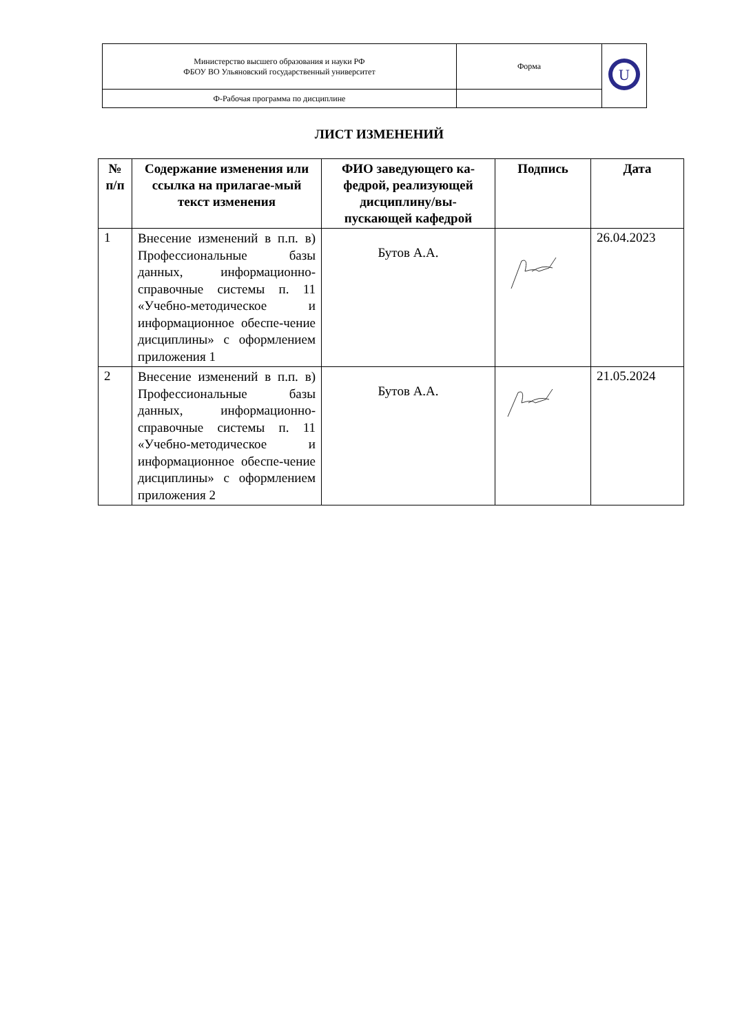| Министерство высшего образования и науки РФ ФБОУ ВО Ульяновский государственный университет | Форма | U |
| Ф-Рабочая программа по дисциплине | | |
ЛИСТ ИЗМЕНЕНИЙ
| № п/п | Содержание изменения или ссылка на прилагае-мый текст изменения | ФИО заведующего ка-федрой, реализующей дисциплину/вы-пускающей кафедрой | Подпись | Дата |
| --- | --- | --- | --- | --- |
| 1 | Внесение изменений в п.п. в) Профессиональные базы данных, информационно-справочные системы п. 11 «Учебно-методическое и информационное обеспе-чение дисциплины» с оформлением приложения 1 | Бутов А.А. | | 26.04.2023 |
| 2 | Внесение изменений в п.п. в) Профессиональные базы данных, информационно-справочные системы п. 11 «Учебно-методическое и информационное обеспе-чение дисциплины» с оформлением приложения 2 | Бутов А.А. | | 21.05.2024 |